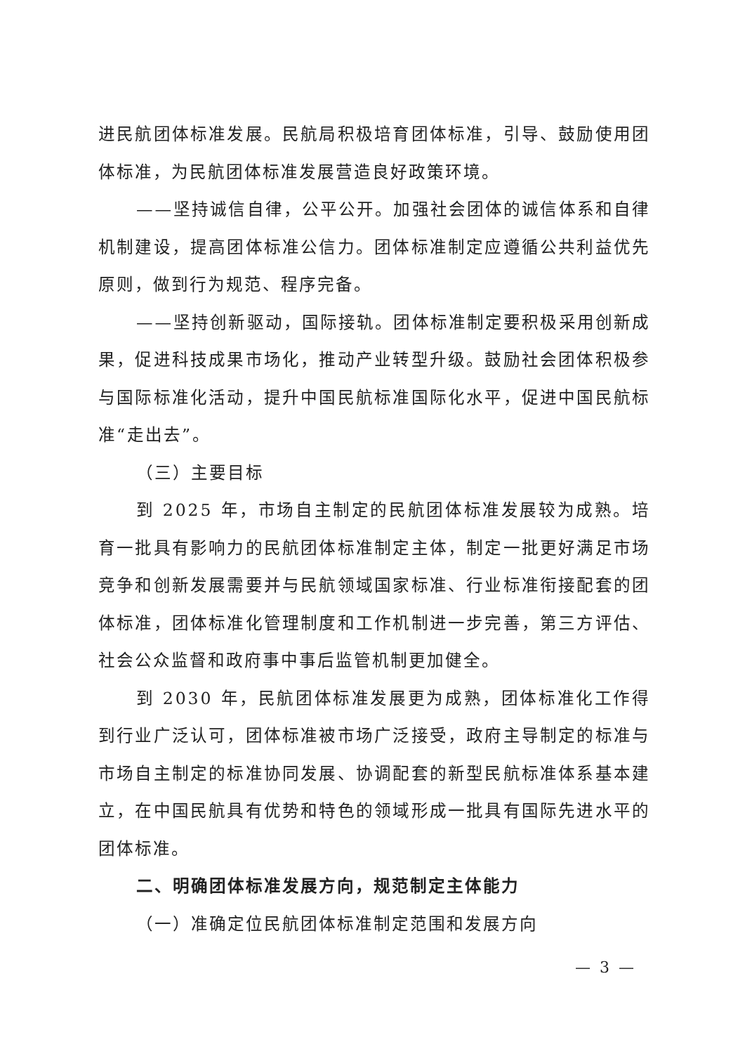进民航团体标准发展。民航局积极培育团体标准，引导、鼓励使用团体标准，为民航团体标准发展营造良好政策环境。
——坚持诚信自律，公平公开。加强社会团体的诚信体系和自律机制建设，提高团体标准公信力。团体标准制定应遵循公共利益优先原则，做到行为规范、程序完备。
——坚持创新驱动，国际接轨。团体标准制定要积极采用创新成果，促进科技成果市场化，推动产业转型升级。鼓励社会团体积极参与国际标准化活动，提升中国民航标准国际化水平，促进中国民航标准“走出去”。
（三）主要目标
到 2025 年，市场自主制定的民航团体标准发展较为成熟。培育一批具有影响力的民航团体标准制定主体，制定一批更好满足市场竞争和创新发展需要并与民航领域国家标准、行业标准衔接配套的团体标准，团体标准化管理制度和工作机制进一步完善，第三方评估、社会公众监督和政府事中事后监管机制更加健全。
到 2030 年，民航团体标准发展更为成熟，团体标准化工作得到行业广泛认可，团体标准被市场广泛接受，政府主导制定的标准与市场自主制定的标准协同发展、协调配套的新型民航标准体系基本建立，在中国民航具有优势和特色的领域形成一批具有国际先进水平的团体标准。
二、明确团体标准发展方向，规范制定主体能力
（一）准确定位民航团体标准制定范围和发展方向
— 3 —